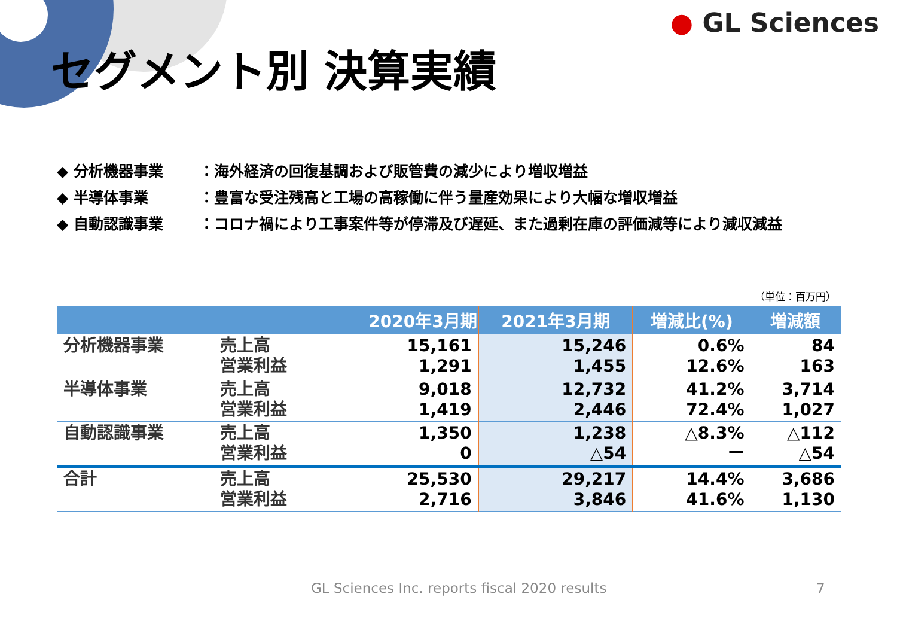● GL Sciences
セグメント別 決算実績
◆ 分析機器事業 ：海外経済の回復基調および販管費の減少により増収増益
◆ 半導体事業 ：豊富な受注残高と工場の高稼働に伴う量産効果により大幅な増収増益
◆ 自動認識事業 ：コロナ禍により工事案件等が停滞及び遅延、また過剰在庫の評価減等により減収減益
（単位：百万円）
| | | 2020年3月期 | 2021年3月期 | 増減比(%) | 増減額 |
| --- | --- | --- | --- | --- | --- |
| 分析機器事業 | 売上高 営業利益 | 15,161 1,291 | 15,246 1,455 | 0.6% 12.6% | 84 163 |
| 半導体事業 | 売上高 営業利益 | 9,018 1,419 | 12,732 2,446 | 41.2% 72.4% | 3,714 1,027 |
| 自動認識事業 | 売上高 営業利益 | 1,350 0 | 1,238 △54 | △8.3% ー | △112 △54 |
| 合計 | 売上高 営業利益 | 25,530 2,716 | 29,217 3,846 | 14.4% 41.6% | 3,686 1,130 |
GL Sciences Inc. reports fiscal 2020 results
7